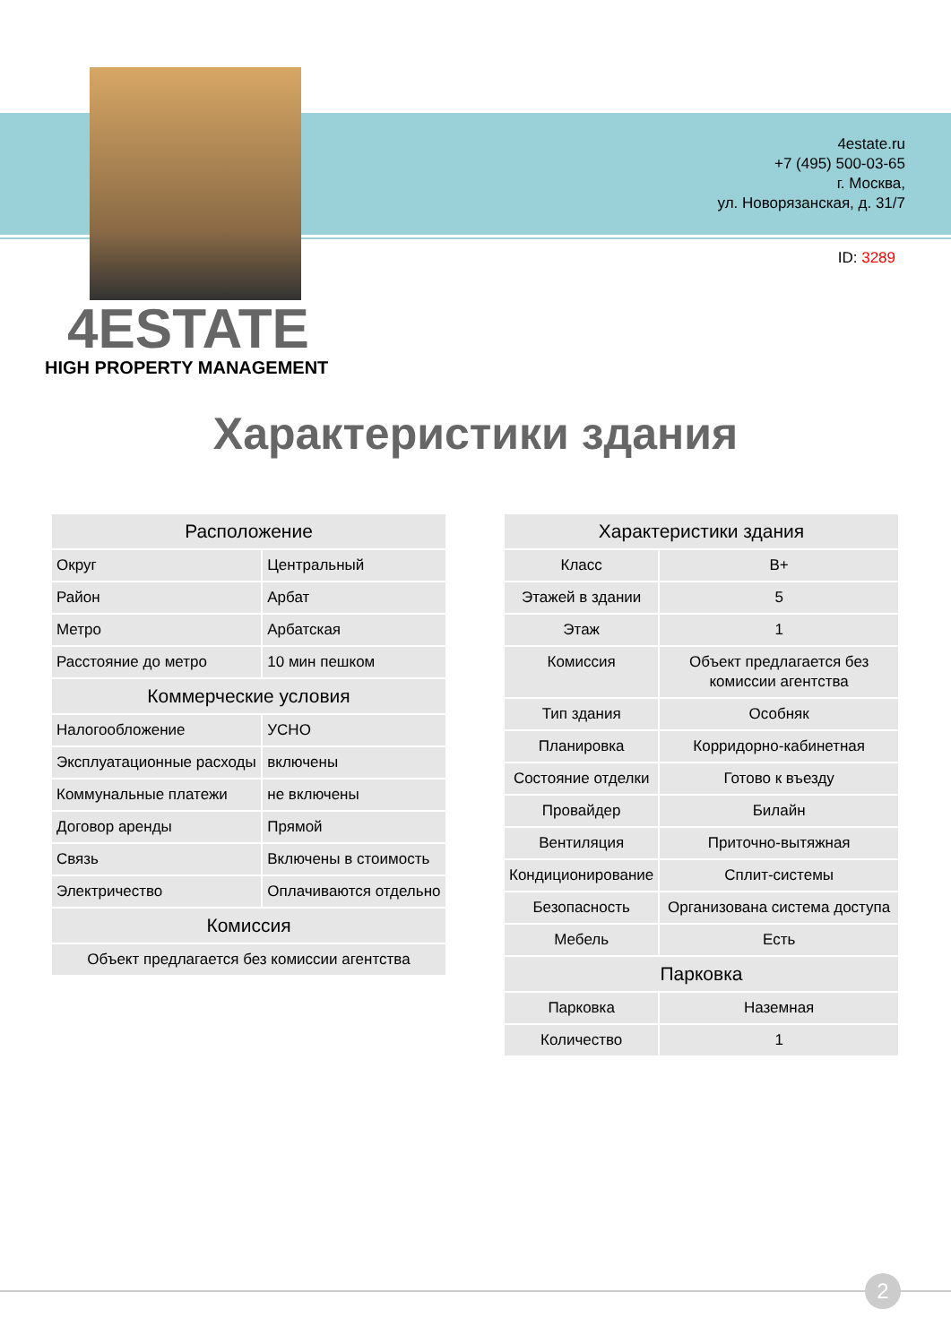4estate.ru
+7 (495) 500-03-65
г. Москва,
ул. Новорязанская, д. 31/7
ID: 3289
4ESTATE
HIGH PROPERTY MANAGEMENT
Характеристики здания
| Расположение | |
| --- | --- |
| Округ | Центральный |
| Район | Арбат |
| Метро | Арбатская |
| Расстояние до метро | 10 мин пешком |
| Коммерческие условия | |
| Налогообложение | УСНО |
| Эксплуатационные расходы | включены |
| Коммунальные платежи | не включены |
| Договор аренды | Прямой |
| Связь | Включены в стоимость |
| Электричество | Оплачиваются отдельно |
| Комиссия | |
| Объект предлагается без комиссии агентства | |
| Характеристики здания | |
| --- | --- |
| Класс | B+ |
| Этажей в здании | 5 |
| Этаж | 1 |
| Комиссия | Объект предлагается без комиссии агентства |
| Тип здания | Особняк |
| Планировка | Корридорно-кабинетная |
| Состояние отделки | Готово к въезду |
| Провайдер | Билайн |
| Вентиляция | Приточно-вытяжная |
| Кондиционирование | Сплит-системы |
| Безопасность | Организована система доступа |
| Мебель | Есть |
| Парковка | |
| Парковка | Наземная |
| Количество | 1 |
2